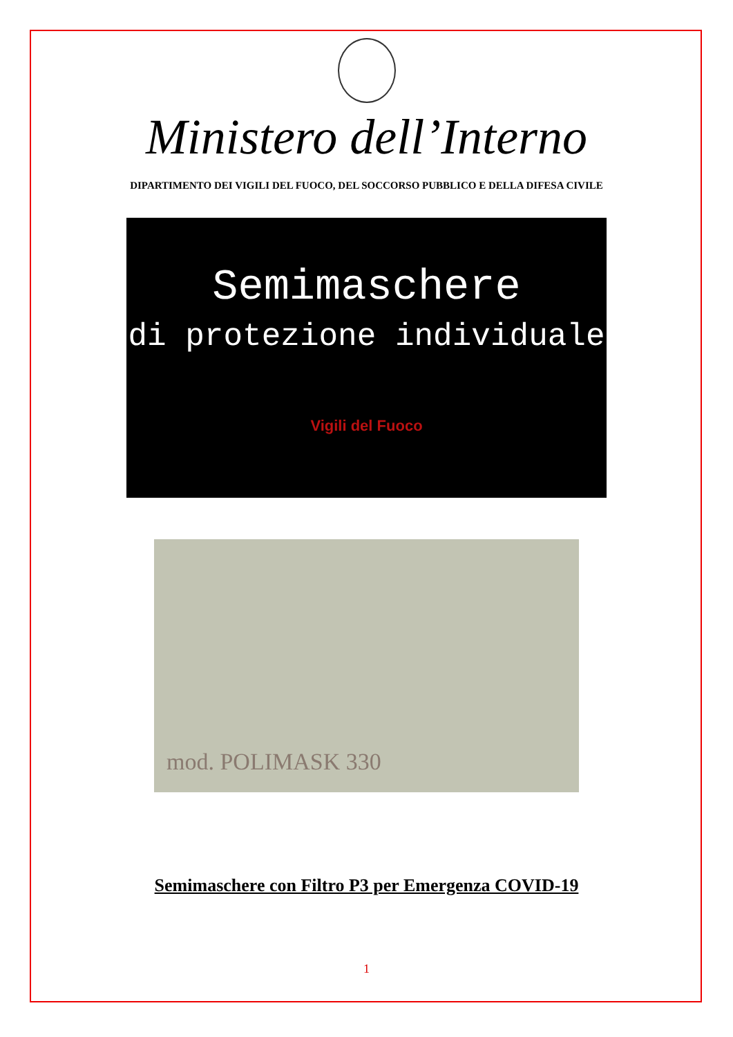Ministero dell’Interno
DIPARTIMENTO DEI VIGILI DEL FUOCO, DEL SOCCORSO PUBBLICO E DELLA DIFESA CIVILE
Semimaschere
di protezione individuale
Vigili del Fuoco
mod. POLIMASK 330
Semimaschere con Filtro P3 per Emergenza COVID-19
1